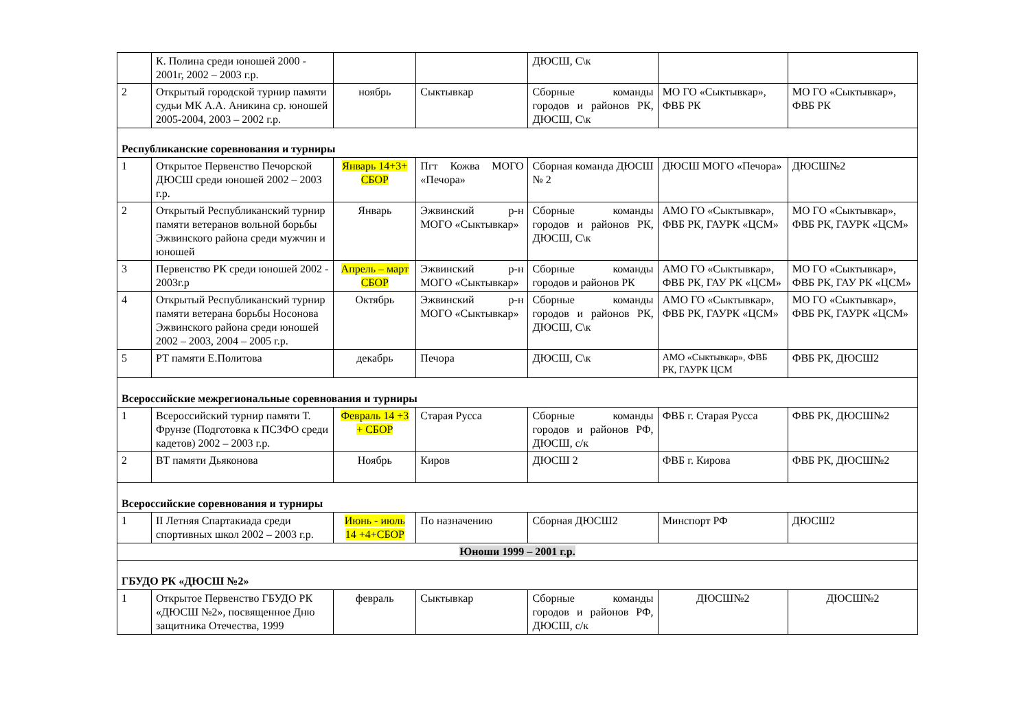| | К. Полина среди юношей 2000 - 2001г, 2002 – 2003 г.р. | | | ДЮСШ, С\к | | |
| 2 | Открытый городской турнир памяти судьи МК А.А. Аникина ср. юношей 2005-2004, 2003 – 2002 г.р. | ноябрь | Сыктывкар | Сборные команды городов и районов РК, ДЮСШ, С\к | МО ГО «Сыктывкар», ФВБ РК | МО ГО «Сыктывкар», ФВБ РК |
| Республиканские соревнования и турниры | | | | | | |
| 1 | Открытое Первенство Печорской ДЮСШ среди юношей 2002 – 2003 г.р. | Январь 14+3+ СБОР | Пгт Кожва МОГО «Печора» | Сборная команда ДЮСШ № 2 | ДЮСШ МОГО «Печора» | ДЮСШ№2 |
| 2 | Открытый Республиканский турнир памяти ветеранов вольной борьбы Эжвинского района среди мужчин и юношей | Январь | Эжвинский р-н МОГО «Сыктывкар» | Сборные команды городов и районов РК, ДЮСШ, С\к | АМО ГО «Сыктывкар», ФВБ РК, ГАУРК «ЦСМ» | МО ГО «Сыктывкар», ФВБ РК, ГАУРК «ЦСМ» |
| 3 | Первенство РК среди юношей 2002 - 2003г.р | Апрель – март СБОР | Эжвинский р-н МОГО «Сыктывкар» | Сборные команды городов и районов РК | АМО ГО «Сыктывкар», ФВБ РК, ГАУ РК «ЦСМ» | МО ГО «Сыктывкар», ФВБ РК, ГАУ РК «ЦСМ» |
| 4 | Открытый Республиканский турнир памяти ветерана борьбы Носонова Эжвинского района среди юношей 2002 – 2003, 2004 – 2005 г.р. | Октябрь | Эжвинский р-н МОГО «Сыктывкар» | Сборные команды городов и районов РК, ДЮСШ, С\к | АМО ГО «Сыктывкар», ФВБ РК, ГАУРК «ЦСМ» | МО ГО «Сыктывкар», ФВБ РК, ГАУРК «ЦСМ» |
| 5 | РТ памяти Е.Политова | декабрь | Печора | ДЮСШ, С\к | АМО «Сыктывкар», ФВБ РК, ГАУРК ЦСМ | ФВБ РК, ДЮСШ2 |
| Всероссийские межрегиональные соревнования и турниры | | | | | | |
| 1 | Всероссийский турнир памяти Т. Фрунзе (Подготовка к ПСЗФО среди кадетов) 2002 – 2003 г.р. | Февраль 14 +3 + СБОР | Старая Русса | Сборные команды городов и районов РФ, ДЮСШ, с/к | ФВБ г. Старая Русса | ФВБ РК, ДЮСШ№2 |
| 2 | ВТ памяти Дьяконова | Ноябрь | Киров | ДЮСШ 2 | ФВБ г. Кирова | ФВБ РК, ДЮСШ№2 |
| Всероссийские соревнования и турниры | | | | | | |
| 1 | II Летняя Спартакиада среди спортивных школ 2002 – 2003 г.р. | Июнь - июль 14 +4+СБОР | По назначению | Сборная ДЮСШ2 | Минспорт РФ | ДЮСШ2 |
| Юноши 1999 – 2001 г.р. | | | | | | |
| ГБУДО РК «ДЮСШ №2» | | | | | | |
| 1 | Открытое Первенство ГБУДО РК «ДЮСШ №2», посвященное Дню защитника Отечества, 1999 | февраль | Сыктывкар | Сборные команды городов и районов РФ, ДЮСШ, с/к | ДЮСШ№2 | ДЮСШ№2 |